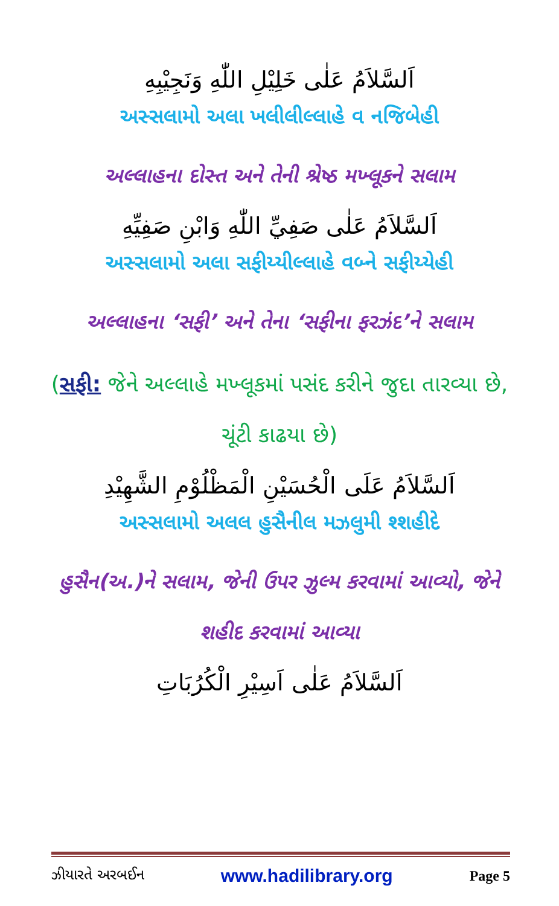اَلسَّلاَمُ عَلٰى خَلِيْلِ اللّٰهِ وَنَجِيْبِهِ
અસ્સલામો અલા ખલીલીલ્લાહે વ નજિબેહી
અલ્લાહના દોસ્ત અને તેની શ્રેષ્ઠ મખ્લૂકને સલામ
اَلسَّلاَمُ عَلٰى صَفِيِّ اللّٰهِ وَابْنِ صَفِيِّهِ
અસ્સલામો અલા સફીય્યીલ્લાહે વબ્ને સફીય્યેહી
અલ્લાહના ‘સફી’ અને તેના ‘સફીના ફરઝંદ’ને સલામ
(સફી: જેને અલ્લાહે મખ્લૂકમાં પસંદ કરીને જુદા તારવ્યા છે, ચૂંટી કાઢયા છે)
اَلسَّلاَمُ عَلَى الْحُسَيْنِ الْمَظْلُوْمِ الشَّهِيْدِ
અસ્સલામો અલલ હુસૈનીલ મઝલુમી શ્શહીદે
હુસૈન(અ.)ને સલામ, જેની ઉપર ઝુલ્મ કરવામાં આવ્યો, જેને શહીદ કરવામાં આવ્યા
اَلسَّلاَمُ عَلٰى اَسِيْرِ الْكُرُبَاتِ
ઝીયારતે અરબઈન www.hadilibrary.org Page 5